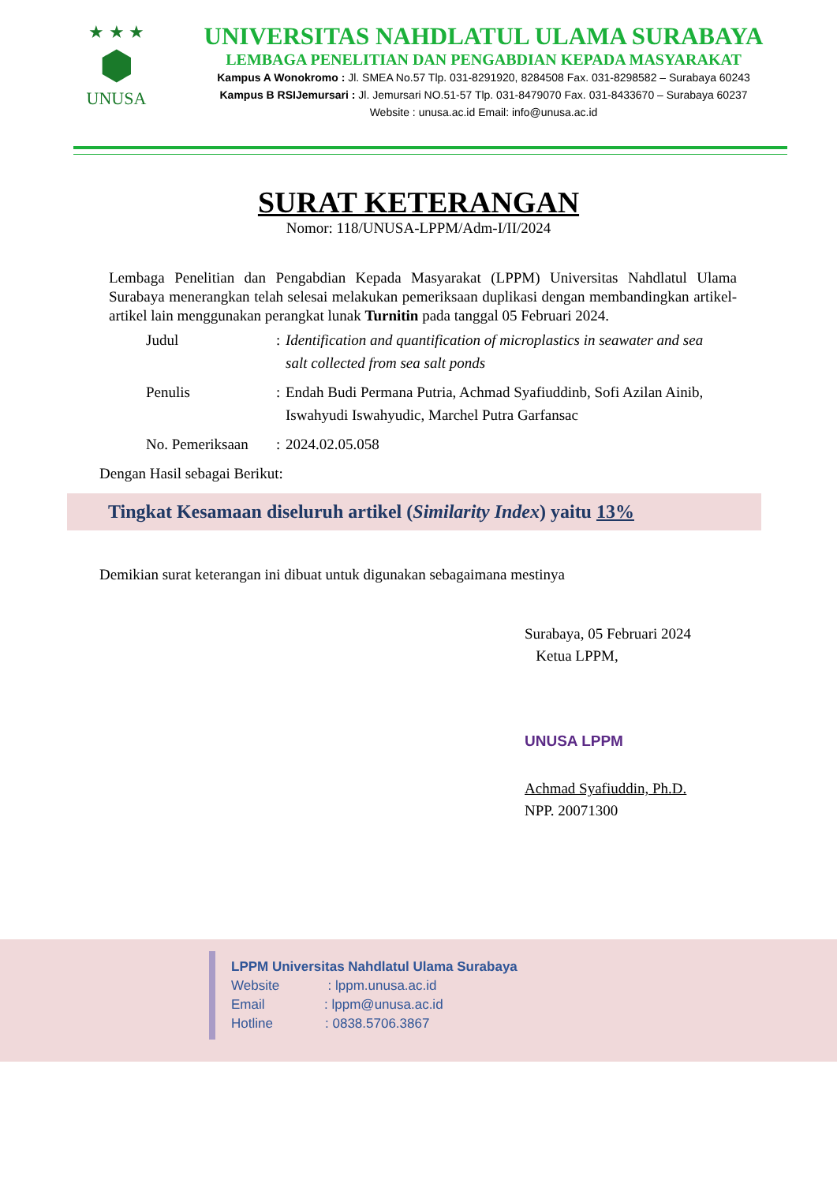★ ★ ★
⬢
UNUSA
UNIVERSITAS NAHDLATUL ULAMA SURABAYA
LEMBAGA PENELITIAN DAN PENGABDIAN KEPADA MASYARAKAT
Kampus A Wonokromo : Jl. SMEA No.57 Tlp. 031-8291920, 8284508 Fax. 031-8298582 – Surabaya 60243
Kampus B RSIJemursari : Jl. Jemursari NO.51-57 Tlp. 031-8479070 Fax. 031-8433670 – Surabaya 60237
Website : unusa.ac.id Email: info@unusa.ac.id
SURAT KETERANGAN
Nomor: 118/UNUSA-LPPM/Adm-I/II/2024
Lembaga Penelitian dan Pengabdian Kepada Masyarakat (LPPM) Universitas Nahdlatul Ulama Surabaya menerangkan telah selesai melakukan pemeriksaan duplikasi dengan membandingkan artikel-artikel lain menggunakan perangkat lunak Turnitin pada tanggal 05 Februari 2024.
| Judul | : | Identification and quantification of microplastics in seawater and sea salt collected from sea salt ponds |
| Penulis | : | Endah Budi Permana Putria, Achmad Syafiuddinb, Sofi Azilan Ainib, Iswahyudi Iswahyudic, Marchel Putra Garfansac |
| No. Pemeriksaan | : | 2024.02.05.058 |
Dengan Hasil sebagai Berikut:
Tingkat Kesamaan diseluruh artikel (Similarity Index) yaitu 13%
Demikian surat keterangan ini dibuat untuk digunakan sebagaimana mestinya
Surabaya, 05 Februari 2024
Ketua LPPM,
UNUSA LPPM
Achmad Syafiuddin, Ph.D.
NPP. 20071300
LPPM Universitas Nahdlatul Ulama Surabaya
Website : lppm.unusa.ac.id
Email : lppm@unusa.ac.id
Hotline : 0838.5706.3867